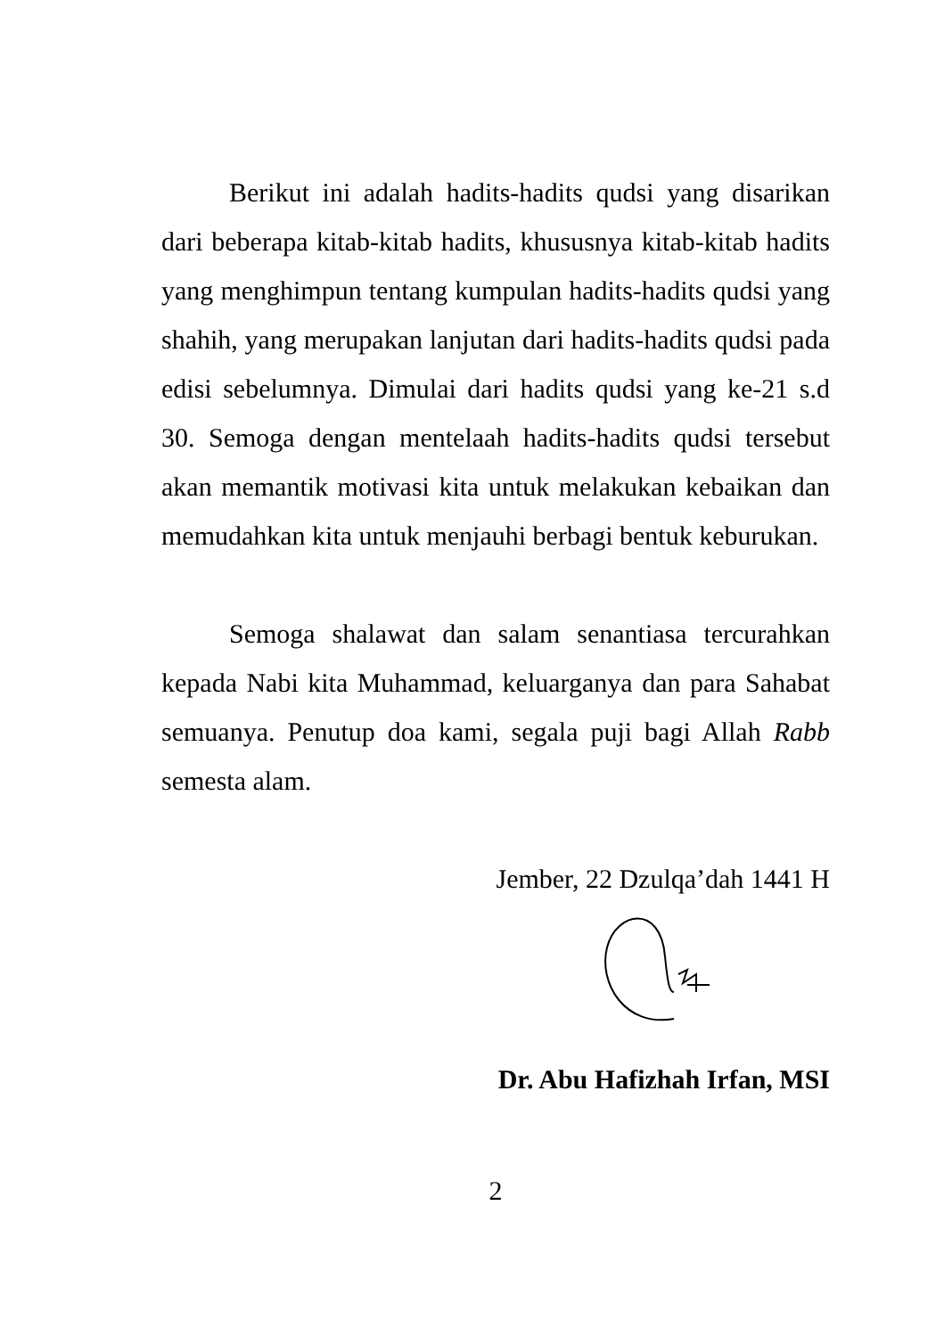Berikut ini adalah hadits-hadits qudsi yang disarikan dari beberapa kitab-kitab hadits, khususnya kitab-kitab hadits yang menghimpun tentang kumpulan hadits-hadits qudsi yang shahih, yang merupakan lanjutan dari hadits-hadits qudsi pada edisi sebelumnya. Dimulai dari hadits qudsi yang ke-21 s.d 30. Semoga dengan mentelaah hadits-hadits qudsi tersebut akan memantik motivasi kita untuk melakukan kebaikan dan memudahkan kita untuk menjauhi berbagi bentuk keburukan.
Semoga shalawat dan salam senantiasa tercurahkan kepada Nabi kita Muhammad, keluarganya dan para Sahabat semuanya. Penutup doa kami, segala puji bagi Allah Rabb semesta alam.
Jember, 22 Dzulqa’dah 1441 H
Dr. Abu Hafizhah Irfan, MSI
2